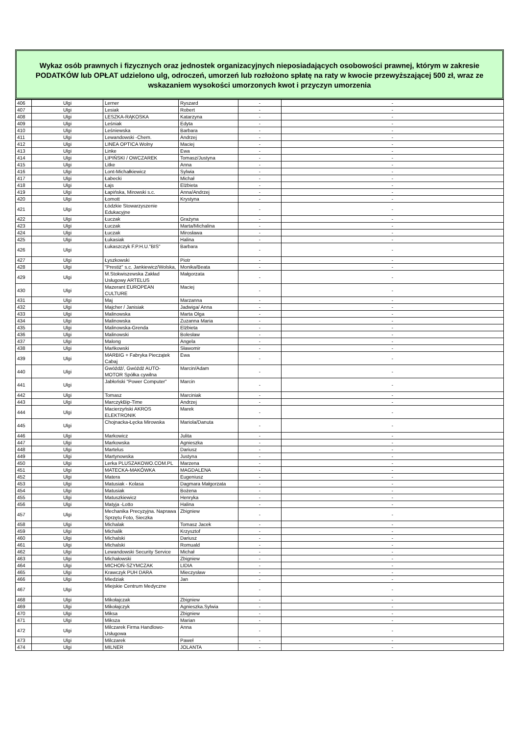Wykaz osób prawnych i fizycznych oraz jednostek organizacyjnych nieposiadających osobowości prawnej, którym w zakresie PODATKÓW lub OPŁAT udzielono ulg, odroczeń, umorzeń lub rozłożono spłatę na raty w kwocie przewyższającej 500 zł, wraz ze wskazaniem wysokości umorzonych kwot i przyczyn umorzenia
| 406 | Ulgi | Lerner | Ryszard | - | - |
| 407 | Ulgi | Lesiak | Robert | - | - |
| 408 | Ulgi | LESZKA-RĄKOSKA | Katarzyna | - | - |
| 409 | Ulgi | Leśniak | Edyta | - | - |
| 410 | Ulgi | Leśniewska | Barbara | - | - |
| 411 | Ulgi | Lewandowski -Chem. | Andrzej | - | - |
| 412 | Ulgi | LINEA OPTICA Wolny | Maciej | - | - |
| 413 | Ulgi | Linke | Ewa | - | - |
| 414 | Ulgi | LIPIŃSKI / OWCZAREK | Tomasz/Justyna | - | - |
| 415 | Ulgi | Litke | Anna | - | - |
| 416 | Ulgi | Lont-Michałkiewicz | Sylwia | - | - |
| 417 | Ulgi | Łabecki | Michał | - | - |
| 418 | Ulgi | Łajs | Elżbieta | - | - |
| 419 | Ulgi | Łapińska, Mirowski s.c. | Anna/Andrzej | - | - |
| 420 | Ulgi | Łomott | Krystyna | - | - |
| 421 | Ulgi | Łódzkie Stowarzyszenie Edukacyjne | | - | - |
| 422 | Ulgi | Łuczak | Grażyna | - | - |
| 423 | Ulgi | Łuczak | Marta/Michalina | - | - |
| 424 | Ulgi | Łuczak | Mirosława | - | - |
| 425 | Ulgi | Łukasiak | Halina | - | - |
| 426 | Ulgi | Łukaszczyk F.P.H.U."BIS" | Barbara | - | - |
| 427 | Ulgi | Łyszkowski | Piotr | - | - |
| 428 | Ulgi | "Prestiż" s.c. Jankiewicz/Wolska, | Monika/Beata | - | - |
| 429 | Ulgi | M.Stokwiszewska Zakład Usługowy ARTELUS | Małgorzata | - | - |
| 430 | Ulgi | Mazerant EUROPEAN CULTURE | Maciej | - | - |
| 431 | Ulgi | Maj | Marzanna | - | - |
| 432 | Ulgi | Majcher / Janisiak | Jadwiga/ Anna | - | - |
| 433 | Ulgi | Malinowska | Marta Olga | - | - |
| 434 | Ulgi | Malinowska | Zuzanna Maria | - | - |
| 435 | Ulgi | Malinowska-Grenda | Elżbieta | - | - |
| 436 | Ulgi | Malinowski | Bolesław | - | - |
| 437 | Ulgi | Malong | Angela | - | - |
| 438 | Ulgi | Mańkowski | Sławomir | - | - |
| 439 | Ulgi | MARBIG + Fabryka Pieczątek Cabaj | Ewa | - | - |
| 440 | Ulgi | Gwóźdź/, Gwóźdź AUTO-MOTOR Spółka cywilna | Marcin/Adam | - | - |
| 441 | Ulgi | Jabłoński "Power Computer" | Marcin | - | - |
| 442 | Ulgi | Tomasz | Marciniak | - | - |
| 443 | Ulgi | MarczykBip-Time | Andrzej | - | - |
| 444 | Ulgi | Macierzyński AKROS ELEKTRONIK | Marek | - | - |
| 445 | Ulgi | Chojnacka-Łęcka Mirowska | Mariola/Danuta | - | - |
| 446 | Ulgi | Markowicz | Julita | - | - |
| 447 | Ulgi | Markowska | Agnieszka | - | - |
| 448 | Ulgi | Martelus | Dariusz | - | - |
| 449 | Ulgi | Martynowska | Justyna | - | - |
| 450 | Ulgi | Lerka PLUSZAKOWO.COM.PL | Marzena | - | - |
| 451 | Ulgi | MATECKA-MAKÓWKA | MAGDALENA | - | - |
| 452 | Ulgi | Matera | Eugeniusz | - | - |
| 453 | Ulgi | Matusiak - Kolasa | Dagmara Małgorzata | - | - |
| 454 | Ulgi | Matusiak | Bożena | - | - |
| 455 | Ulgi | Matuszkiewicz | Henryka | - | - |
| 456 | Ulgi | Matyja -Lotto | Halina | - | - |
| 457 | Ulgi | Mechanika Precyzyjna. Naprawa Sprzętu Foto, Sieczka | Zbigniew | - | - |
| 458 | Ulgi | Michalak | Tomasz Jacek | - | - |
| 459 | Ulgi | Michalik | Krzysztof | - | - |
| 460 | Ulgi | Michalski | Dariusz | - | - |
| 461 | Ulgi | Michalski | Romuald | - | - |
| 462 | Ulgi | Lewandowski Security Service | Michał | - | - |
| 463 | Ulgi | Michałowski | Zbigniew | - | - |
| 464 | Ulgi | MICHOŃ-SZYMCZAK | LIDIA | - | - |
| 465 | Ulgi | Krawczyk PUH DARA | Mieczysław | - | - |
| 466 | Ulgi | Miedziak | Jan | - | - |
| 467 | Ulgi | Miejskie Centrum Medyczne | | - | - |
| 468 | Ulgi | Mikołajczak | Zbigniew | - | - |
| 469 | Ulgi | Mikołajczyk | Agnieszka.Sylwia | - | - |
| 470 | Ulgi | Miksa | Zbigniew | - | - |
| 471 | Ulgi | Miksza | Marian | - | - |
| 472 | Ulgi | Milczarek Firma Handlowo-Usługowa | Anna | - | - |
| 473 | Ulgi | Milczarek | Paweł | - | - |
| 474 | Ulgi | MILNER | JOLANTA | - | - |